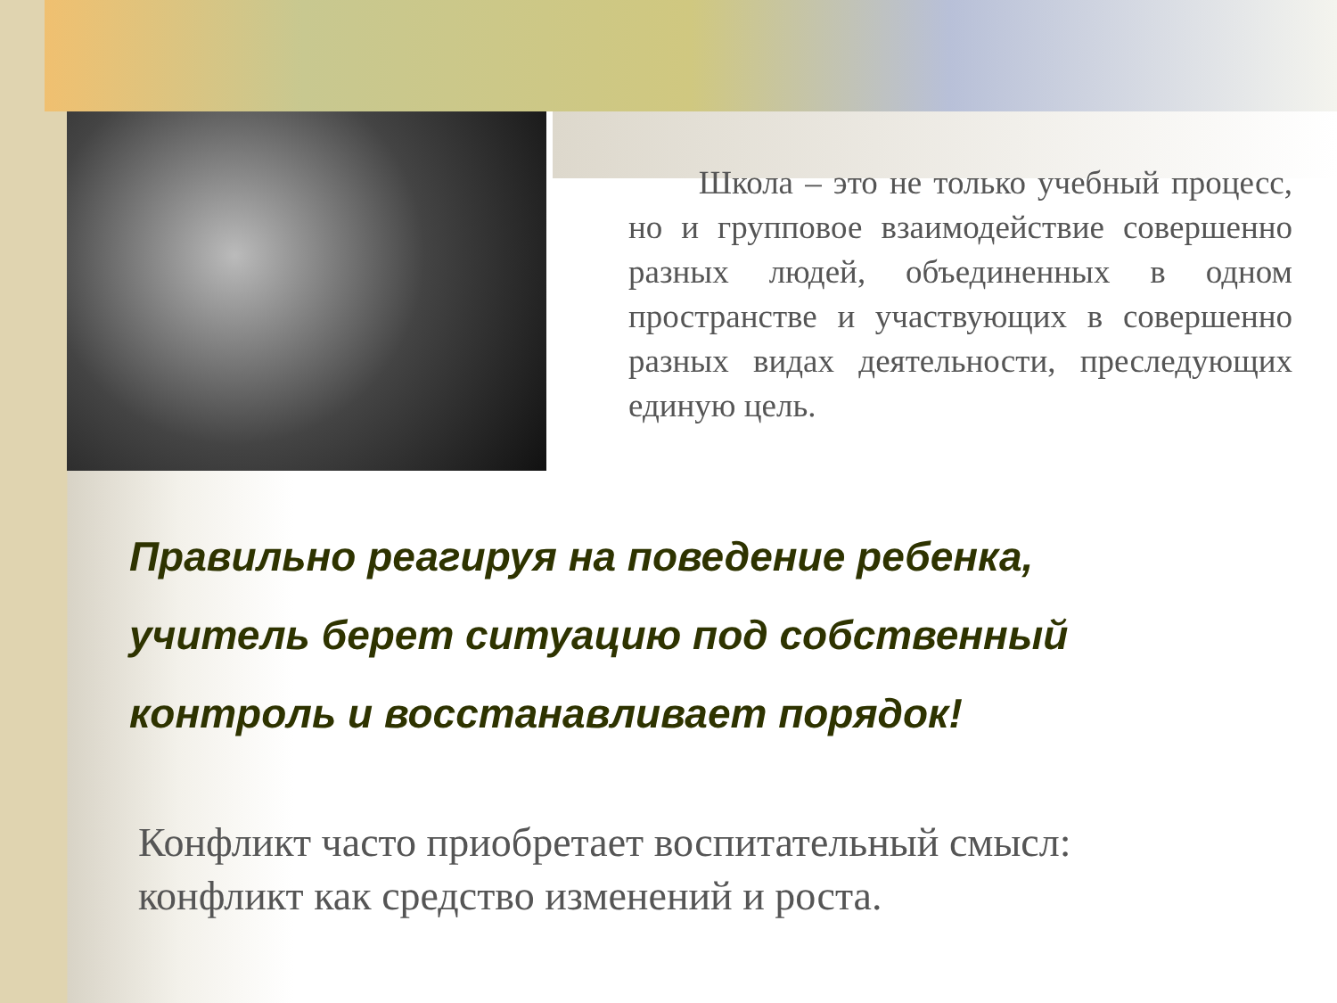Школа – это не только учебный процесс, но и групповое взаимодействие совершенно разных людей, объединенных в одном пространстве и участвующих в совершенно разных видах деятельности, преследующих единую цель.
Правильно реагируя на поведение ребенка,
учитель берет ситуацию под собственный
контроль и восстанавливает порядок!
Конфликт часто приобретает воспитательный смысл:
конфликт как средство изменений и роста.